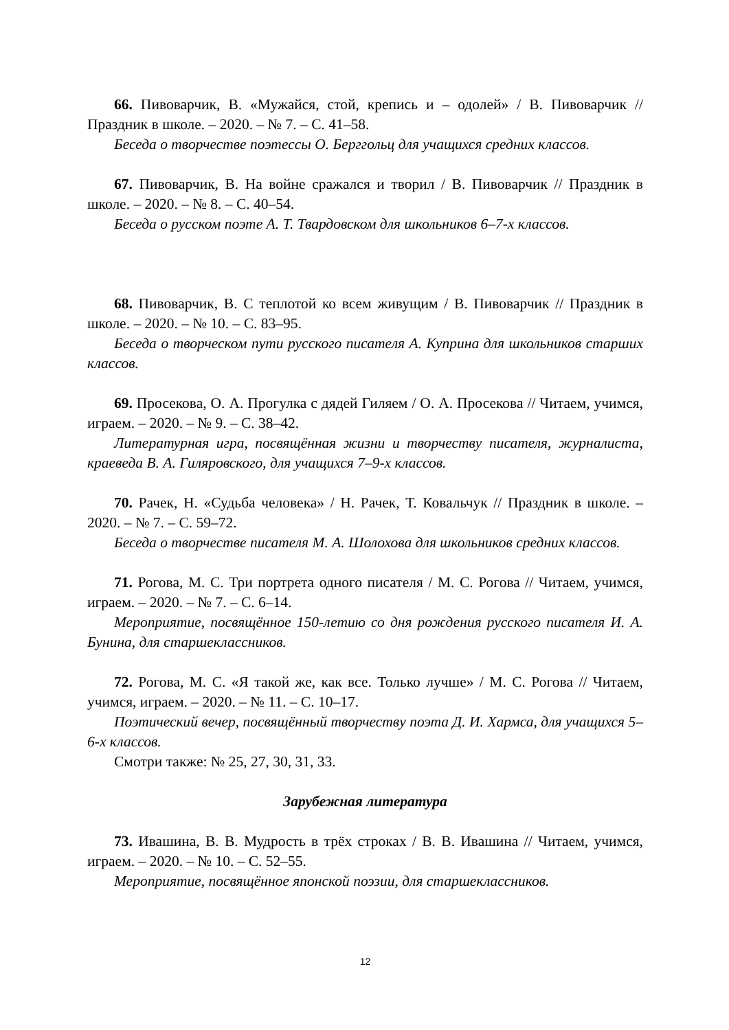66. Пивоварчик, В. «Мужайся, стой, крепись и – одолей» / В. Пивоварчик // Праздник в школе. – 2020. – № 7. – С. 41–58.
Беседа о творчестве поэтессы О. Берггольц для учащихся средних классов.
67. Пивоварчик, В. На войне сражался и творил / В. Пивоварчик // Праздник в школе. – 2020. – № 8. – С. 40–54.
Беседа о русском поэте А. Т. Твардовском для школьников 6–7-х классов.
68. Пивоварчик, В. С теплотой ко всем живущим / В. Пивоварчик // Праздник в школе. – 2020. – № 10. – С. 83–95.
Беседа о творческом пути русского писателя А. Куприна для школьников старших классов.
69. Просекова, О. А. Прогулка с дядей Гиляем / О. А. Просекова // Читаем, учимся, играем. – 2020. – № 9. – С. 38–42.
Литературная игра, посвящённая жизни и творчеству писателя, журналиста, краеведа В. А. Гиляровского, для учащихся 7–9-х классов.
70. Рачек, Н. «Судьба человека» / Н. Рачек, Т. Ковальчук // Праздник в школе. – 2020. – № 7. – С. 59–72.
Беседа о творчестве писателя М. А. Шолохова для школьников средних классов.
71. Рогова, М. С. Три портрета одного писателя / М. С. Рогова // Читаем, учимся, играем. – 2020. – № 7. – С. 6–14.
Мероприятие, посвящённое 150-летию со дня рождения русского писателя И. А. Бунина, для старшеклассников.
72. Рогова, М. С. «Я такой же, как все. Только лучше» / М. С. Рогова // Читаем, учимся, играем. – 2020. – № 11. – С. 10–17.
Поэтический вечер, посвящённый творчеству поэта Д. И. Хармса, для учащихся 5–6-х классов.
Смотри также: № 25, 27, 30, 31, 33.
Зарубежная литература
73. Ивашина, В. В. Мудрость в трёх строках / В. В. Ивашина // Читаем, учимся, играем. – 2020. – № 10. – С. 52–55.
Мероприятие, посвящённое японской поэзии, для старшеклассников.
12